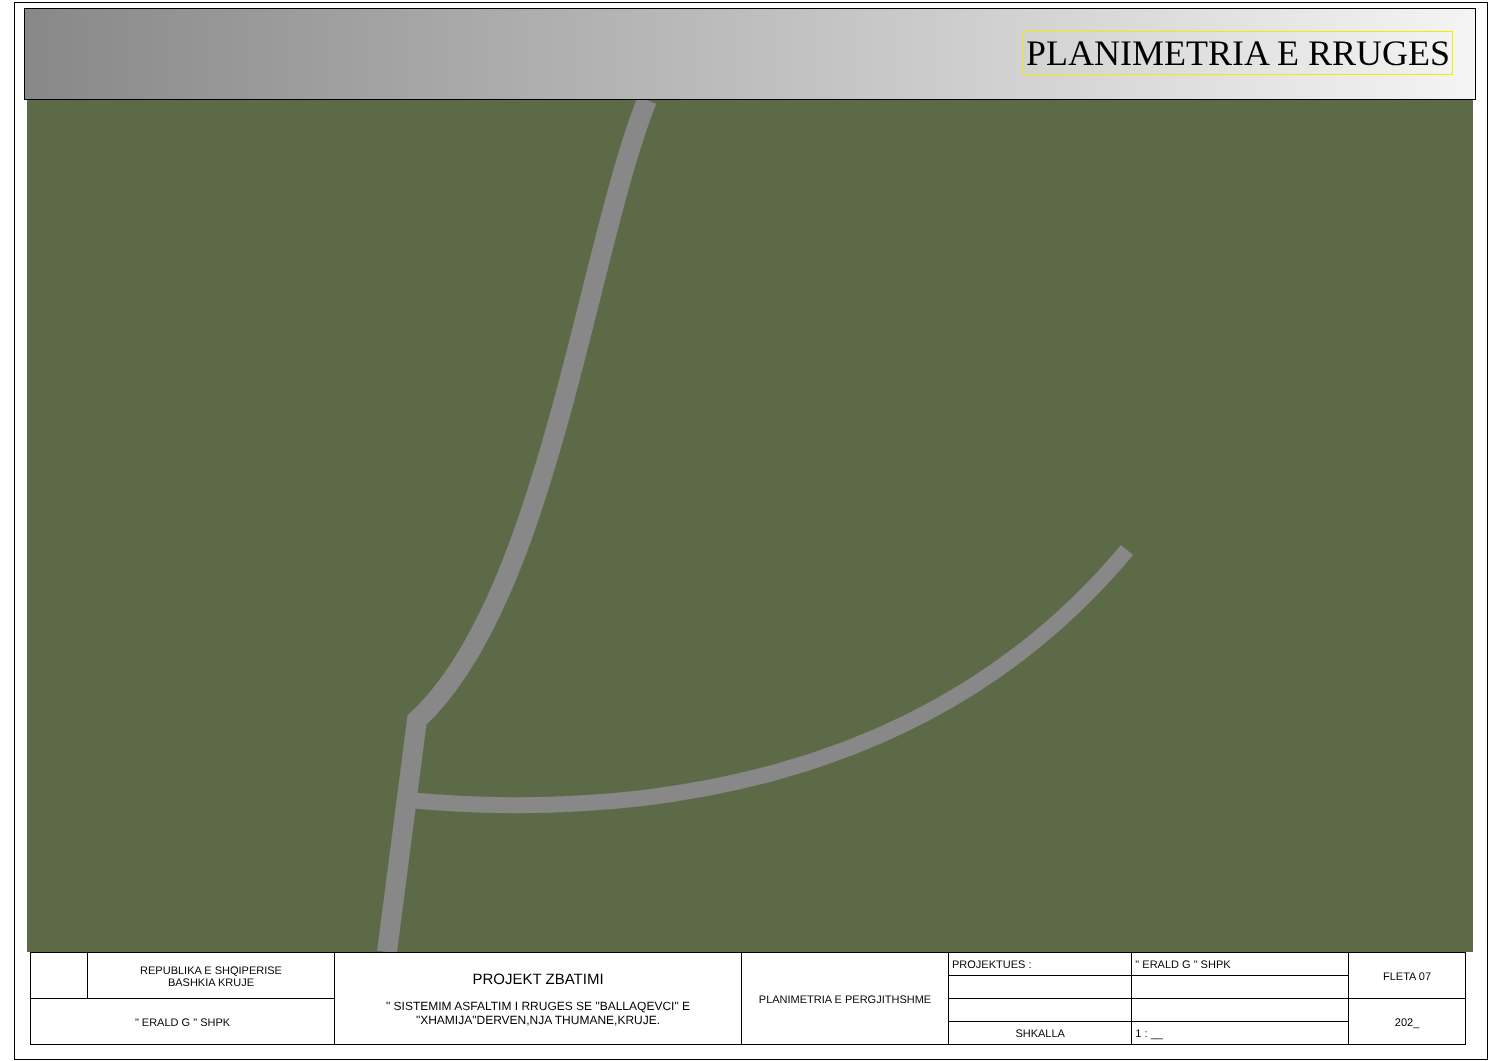PLANIMETRIA E RRUGES
| | REPUBLIKA E SHQIPERISE BASHKIA KRUJE | PROJEKT ZBATIMI " SISTEMIM ASFALTIM I RRUGES SE "BALLAQEVCI" E "XHAMIJA"DERVEN,NJA THUMANE,KRUJE. | PLANIMETRIA E PERGJITHSHME | PROJEKTUES : | " ERALD G " SHPK | FLETA 07 |
| " ERALD G " SHPK | | | | | | 202_ |
| | | | | SHKALLA | 1 : __ | |